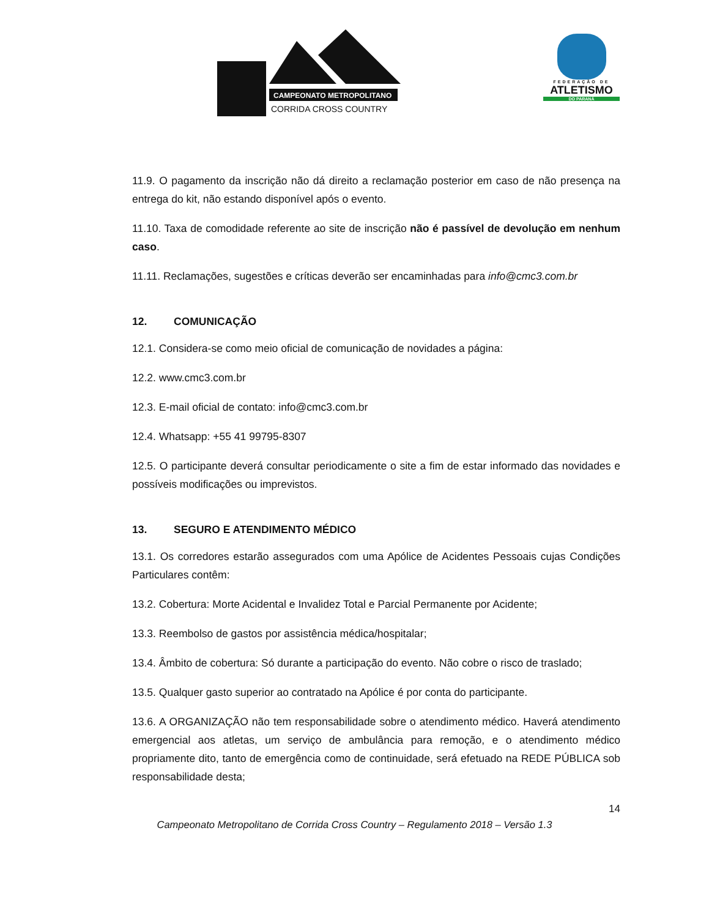CAMPEONATO METROPOLITANO
CORRIDA CROSS COUNTRY
FEDERAÇÃO DE
ATLETISMO
DO PARANÁ
11.9. O pagamento da inscrição não dá direito a reclamação posterior em caso de não presença na entrega do kit, não estando disponível após o evento.
11.10. Taxa de comodidade referente ao site de inscrição não é passível de devolução em nenhum caso.
11.11. Reclamações, sugestões e críticas deverão ser encaminhadas para info@cmc3.com.br
12. COMUNICAÇÃO
12.1. Considera-se como meio oficial de comunicação de novidades a página:
12.2. www.cmc3.com.br
12.3. E-mail oficial de contato: info@cmc3.com.br
12.4. Whatsapp: +55 41 99795-8307
12.5. O participante deverá consultar periodicamente o site a fim de estar informado das novidades e possíveis modificações ou imprevistos.
13. SEGURO E ATENDIMENTO MÉDICO
13.1. Os corredores estarão assegurados com uma Apólice de Acidentes Pessoais cujas Condições Particulares contêm:
13.2. Cobertura: Morte Acidental e Invalidez Total e Parcial Permanente por Acidente;
13.3. Reembolso de gastos por assistência médica/hospitalar;
13.4. Âmbito de cobertura: Só durante a participação do evento. Não cobre o risco de traslado;
13.5. Qualquer gasto superior ao contratado na Apólice é por conta do participante.
13.6. A ORGANIZAÇÃO não tem responsabilidade sobre o atendimento médico. Haverá atendimento emergencial aos atletas, um serviço de ambulância para remoção, e o atendimento médico propriamente dito, tanto de emergência como de continuidade, será efetuado na REDE PÚBLICA sob responsabilidade desta;
14
Campeonato Metropolitano de Corrida Cross Country – Regulamento 2018 – Versão 1.3